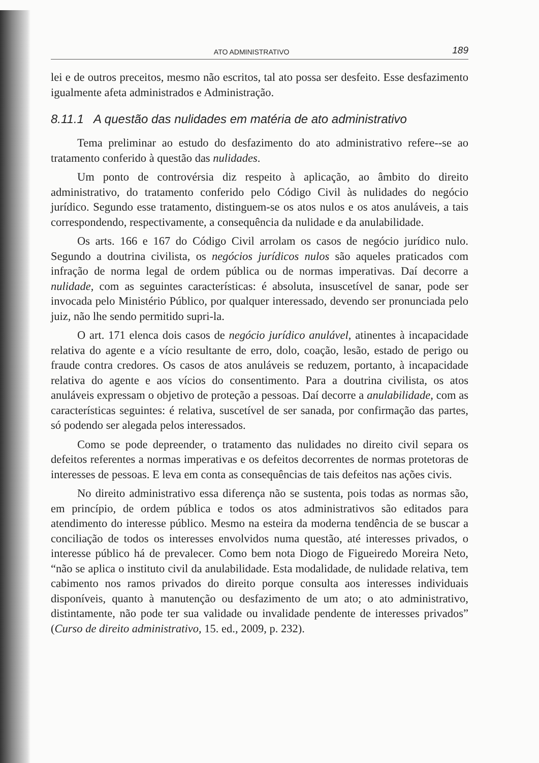ATO ADMINISTRATIVO 189
lei e de outros preceitos, mesmo não escritos, tal ato possa ser desfeito. Esse desfazimento igualmente afeta administrados e Administração.
8.11.1 A questão das nulidades em matéria de ato administrativo
Tema preliminar ao estudo do desfazimento do ato administrativo refere--se ao tratamento conferido à questão das nulidades.
Um ponto de controvérsia diz respeito à aplicação, ao âmbito do direito administrativo, do tratamento conferido pelo Código Civil às nulidades do negócio jurídico. Segundo esse tratamento, distinguem-se os atos nulos e os atos anuláveis, a tais correspondendo, respectivamente, a consequência da nulidade e da anulabilidade.
Os arts. 166 e 167 do Código Civil arrolam os casos de negócio jurídico nulo. Segundo a doutrina civilista, os negócios jurídicos nulos são aqueles praticados com infração de norma legal de ordem pública ou de normas imperativas. Daí decorre a nulidade, com as seguintes características: é absoluta, insuscetível de sanar, pode ser invocada pelo Ministério Público, por qualquer interessado, devendo ser pronunciada pelo juiz, não lhe sendo permitido supri-la.
O art. 171 elenca dois casos de negócio jurídico anulável, atinentes à incapacidade relativa do agente e a vício resultante de erro, dolo, coação, lesão, estado de perigo ou fraude contra credores. Os casos de atos anuláveis se reduzem, portanto, à incapacidade relativa do agente e aos vícios do consentimento. Para a doutrina civilista, os atos anuláveis expressam o objetivo de proteção a pessoas. Daí decorre a anulabilidade, com as características seguintes: é relativa, suscetível de ser sanada, por confirmação das partes, só podendo ser alegada pelos interessados.
Como se pode depreender, o tratamento das nulidades no direito civil separa os defeitos referentes a normas imperativas e os defeitos decorrentes de normas protetoras de interesses de pessoas. E leva em conta as consequências de tais defeitos nas ações civis.
No direito administrativo essa diferença não se sustenta, pois todas as normas são, em princípio, de ordem pública e todos os atos administrativos são editados para atendimento do interesse público. Mesmo na esteira da moderna tendência de se buscar a conciliação de todos os interesses envolvidos numa questão, até interesses privados, o interesse público há de prevalecer. Como bem nota Diogo de Figueiredo Moreira Neto, “não se aplica o instituto civil da anulabilidade. Esta modalidade, de nulidade relativa, tem cabimento nos ramos privados do direito porque consulta aos interesses individuais disponíveis, quanto à manutenção ou desfazimento de um ato; o ato administrativo, distintamente, não pode ter sua validade ou invalidade pendente de interesses privados” (Curso de direito administrativo, 15. ed., 2009, p. 232).